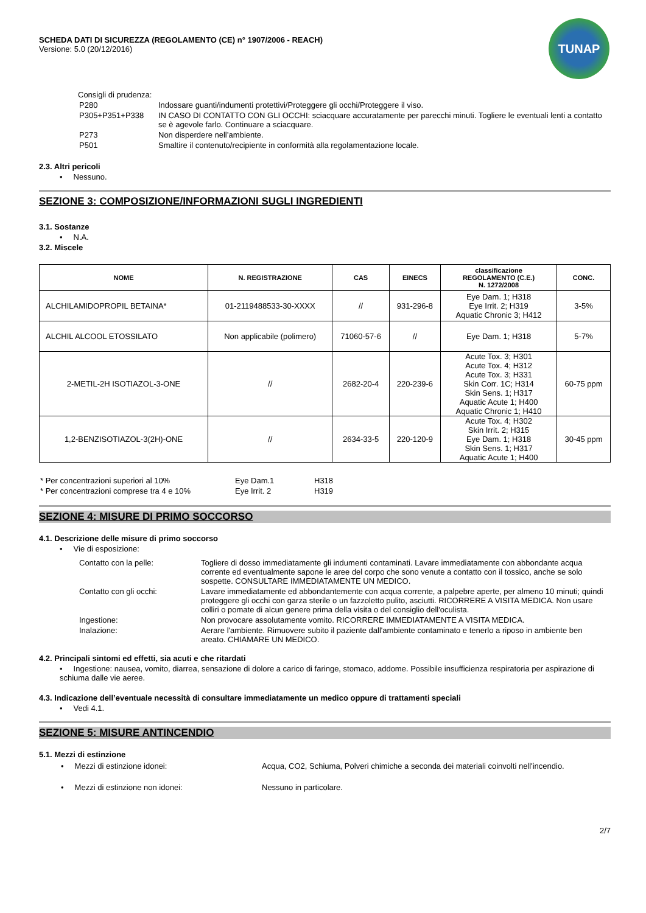SCHEDA DATI DI SICUREZZA (REGOLAMENTO (CE) n° 1907/2006 - REACH)
Versione: 5.0 (20/12/2016)
TUNAP
Consigli di prudenza:
| P280 | Indossare guanti/indumenti protettivi/Proteggere gli occhi/Proteggere il viso. |
| P305+P351+P338 | IN CASO DI CONTATTO CON GLI OCCHI: sciacquare accuratamente per parecchi minuti. Togliere le eventuali lenti a contatto se è agevole farlo. Continuare a sciacquare. |
| P273 | Non disperdere nell’ambiente. |
| P501 | Smaltire il contenuto/recipiente in conformità alla regolamentazione locale. |
2.3. Altri pericoli
• Nessuno.
SEZIONE 3: COMPOSIZIONE/INFORMAZIONI SUGLI INGREDIENTI
3.1. Sostanze
• N.A.
3.2. Miscele
| NOME | N. REGISTRAZIONE | CAS | EINECS | classificazione REGOLAMENTO (C.E.) N. 1272/2008 | CONC. |
| --- | --- | --- | --- | --- | --- |
| ALCHILAMIDOPROPIL BETAINA* | 01-2119488533-30-XXXX | // | 931-296-8 | Eye Dam. 1; H318 Eye Irrit. 2; H319 Aquatic Chronic 3; H412 | 3-5% |
| ALCHIL ALCOOL ETOSSILATO | Non applicabile (polimero) | 71060-57-6 | // | Eye Dam. 1; H318 | 5-7% |
| 2-METIL-2H ISOTIAZOL-3-ONE | // | 2682-20-4 | 220-239-6 | Acute Tox. 3; H301 Acute Tox. 4; H312 Acute Tox. 3; H331 Skin Corr. 1C; H314 Skin Sens. 1; H317 Aquatic Acute 1; H400 Aquatic Chronic 1; H410 | 60-75 ppm |
| 1,2-BENZISOTIAZOL-3(2H)-ONE | // | 2634-33-5 | 220-120-9 | Acute Tox. 4; H302 Skin Irrit. 2; H315 Eye Dam. 1; H318 Skin Sens. 1; H317 Aquatic Acute 1; H400 | 30-45 ppm |
| * Per concentrazioni superiori al 10% | Eye Dam.1 | H318 |
| * Per concentrazioni comprese tra 4 e 10% | Eye Irrit. 2 | H319 |
SEZIONE 4: MISURE DI PRIMO SOCCORSO
4.1. Descrizione delle misure di primo soccorso
• Vie di esposizione:
| Contatto con la pelle: | Togliere di dosso immediatamente gli indumenti contaminati. Lavare immediatamente con abbondante acqua corrente ed eventualmente sapone le aree del corpo che sono venute a contatto con il tossico, anche se solo sospette. CONSULTARE IMMEDIATAMENTE UN MEDICO. |
| Contatto con gli occhi: | Lavare immediatamente ed abbondantemente con acqua corrente, a palpebre aperte, per almeno 10 minuti; quindi proteggere gli occhi con garza sterile o un fazzoletto pulito, asciutti. RICORRERE A VISITA MEDICA. Non usare colliri o pomate di alcun genere prima della visita o del consiglio dell'oculista. |
| Ingestione: | Non provocare assolutamente vomito. RICORRERE IMMEDIATAMENTE A VISITA MEDICA. |
| Inalazione: | Aerare l'ambiente. Rimuovere subito il paziente dall'ambiente contaminato e tenerlo a riposo in ambiente ben areato. CHIAMARE UN MEDICO. |
4.2. Principali sintomi ed effetti, sia acuti e che ritardati
• Ingestione: nausea, vomito, diarrea, sensazione di dolore a carico di faringe, stomaco, addome. Possibile insufficienza respiratoria per aspirazione di schiuma dalle vie aeree.
4.3. Indicazione dell’eventuale necessità di consultare immediatamente un medico oppure di trattamenti speciali
• Vedi 4.1.
SEZIONE 5: MISURE ANTINCENDIO
5.1. Mezzi di estinzione
| • Mezzi di estinzione idonei: | Acqua, CO2, Schiuma, Polveri chimiche a seconda dei materiali coinvolti nell'incendio. |
| • Mezzi di estinzione non idonei: | Nessuno in particolare. |
2/7